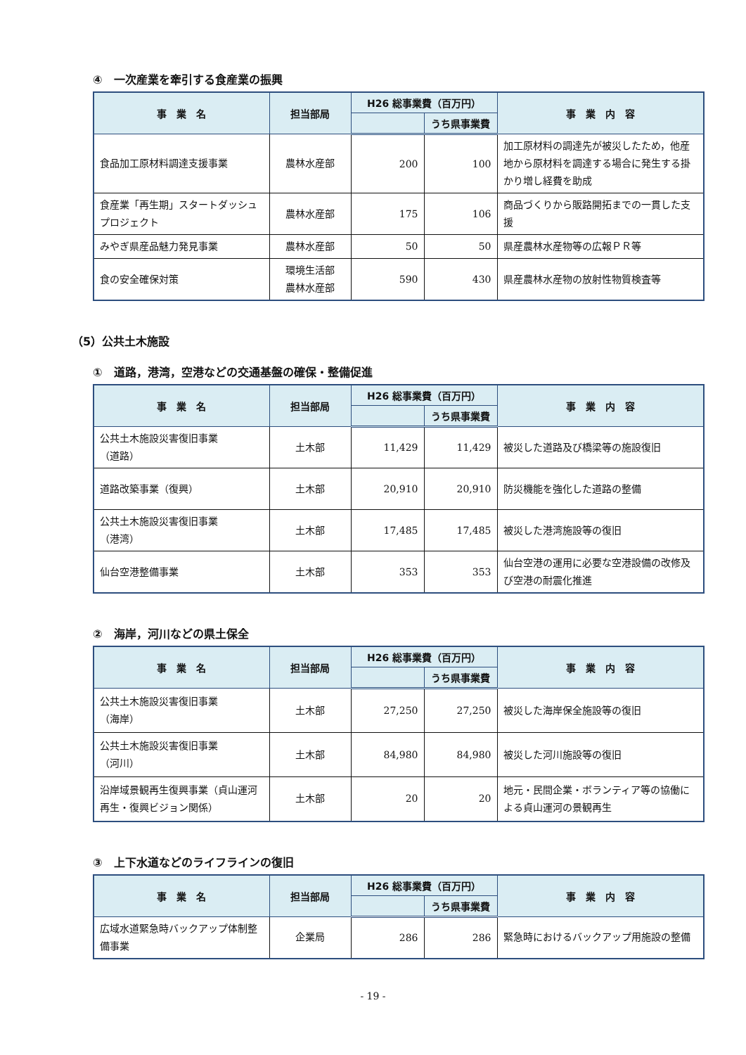④　一次産業を牽引する食産業の振興
| 事 業 名 | 担当部局 | H26 総事業費（百万円） | | 事 業 内 容 |
| --- | --- | --- | --- | --- |
| | | | うち県事業費 | |
| 食品加工原材料調達支援事業 | 農林水産部 | 200 | 100 | 加工原材料の調達先が被災したため，他産地から原材料を調達する場合に発生する掛かり増し経費を助成 |
| 食産業「再生期」スタートダッシュプロジェクト | 農林水産部 | 175 | 106 | 商品づくりから販路開拓までの一貫した支援 |
| みやぎ県産品魅力発見事業 | 農林水産部 | 50 | 50 | 県産農林水産物等の広報ＰＲ等 |
| 食の安全確保対策 | 環境生活部 農林水産部 | 590 | 430 | 県産農林水産物の放射性物質検査等 |
（5）公共土木施設
①　道路，港湾，空港などの交通基盤の確保・整備促進
| 事 業 名 | 担当部局 | H26 総事業費（百万円） | | 事 業 内 容 |
| --- | --- | --- | --- | --- |
| | | | うち県事業費 | |
| 公共土木施設災害復旧事業 （道路） | 土木部 | 11,429 | 11,429 | 被災した道路及び橋梁等の施設復旧 |
| 道路改築事業（復興） | 土木部 | 20,910 | 20,910 | 防災機能を強化した道路の整備 |
| 公共土木施設災害復旧事業 （港湾） | 土木部 | 17,485 | 17,485 | 被災した港湾施設等の復旧 |
| 仙台空港整備事業 | 土木部 | 353 | 353 | 仙台空港の運用に必要な空港設備の改修及び空港の耐震化推進 |
②　海岸，河川などの県土保全
| 事 業 名 | 担当部局 | H26 総事業費（百万円） | | 事 業 内 容 |
| --- | --- | --- | --- | --- |
| | | | うち県事業費 | |
| 公共土木施設災害復旧事業 （海岸） | 土木部 | 27,250 | 27,250 | 被災した海岸保全施設等の復旧 |
| 公共土木施設災害復旧事業 （河川） | 土木部 | 84,980 | 84,980 | 被災した河川施設等の復旧 |
| 沿岸域景観再生復興事業（貞山運河再生・復興ビジョン関係） | 土木部 | 20 | 20 | 地元・民間企業・ボランティア等の協働による貞山運河の景観再生 |
③　上下水道などのライフラインの復旧
| 事 業 名 | 担当部局 | H26 総事業費（百万円） | | 事 業 内 容 |
| --- | --- | --- | --- | --- |
| | | | うち県事業費 | |
| 広域水道緊急時バックアップ体制整備事業 | 企業局 | 286 | 286 | 緊急時におけるバックアップ用施設の整備 |
- 19 -